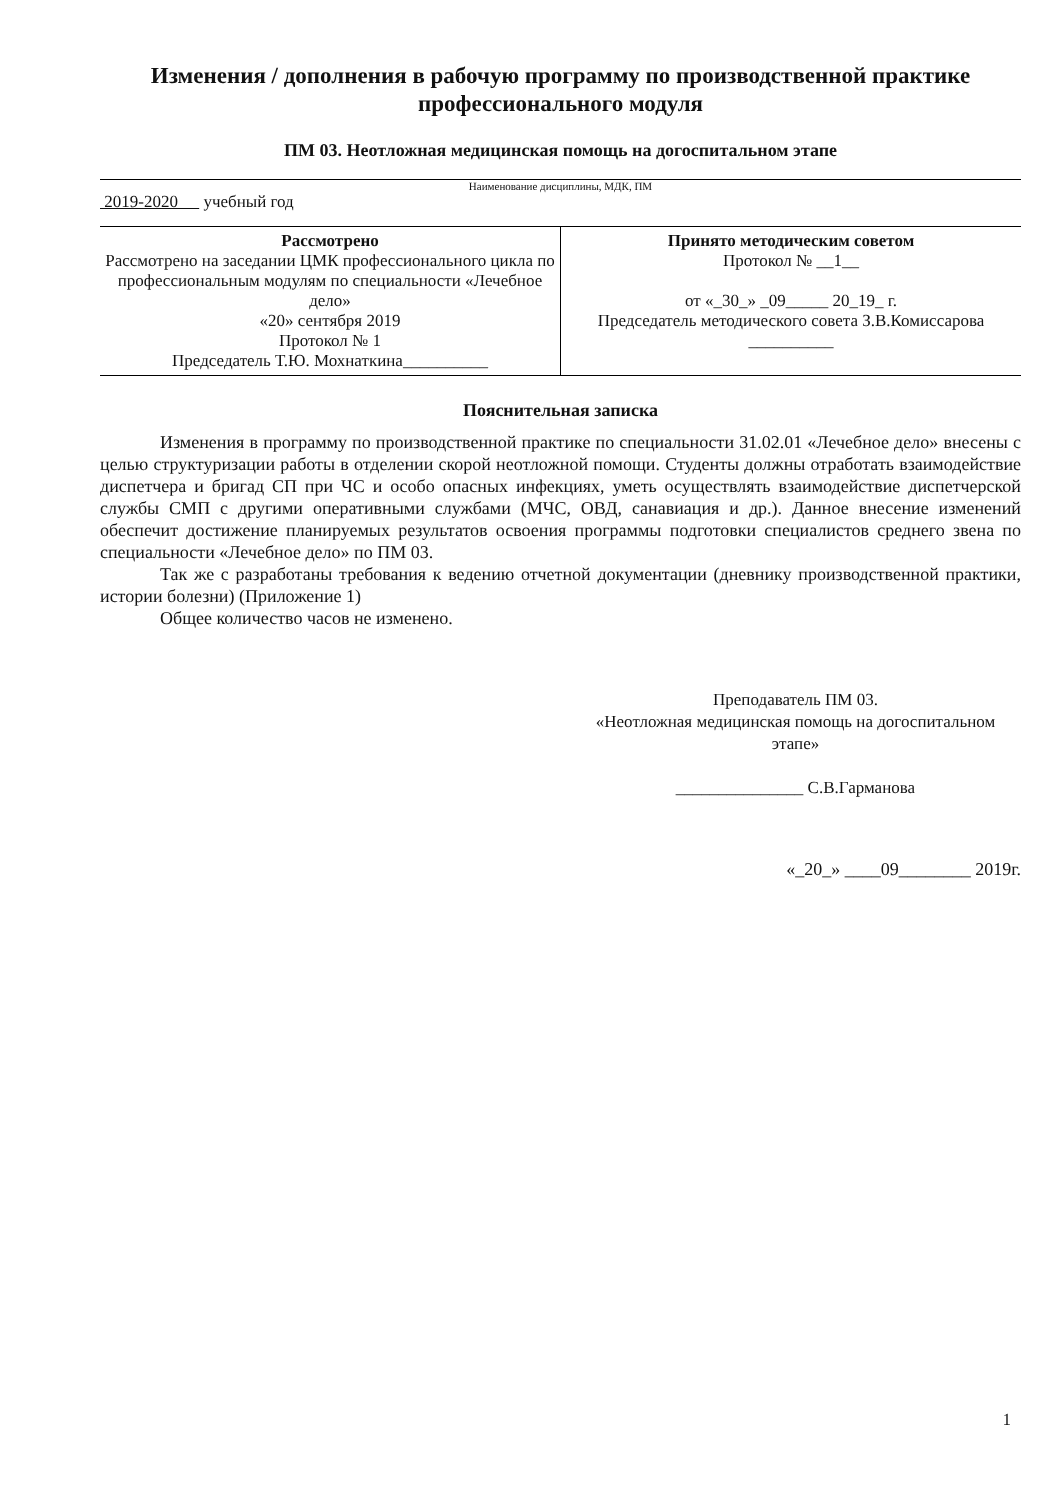Изменения / дополнения в рабочую программу по производственной практике профессионального модуля
ПМ 03. Неотложная медицинская помощь на догоспитальном этапе
Наименование дисциплины, МДК, ПМ
2019-2020 учебный год
| Рассмотрено Рассмотрено на заседании ЦМК профессионального цикла по профессиональным модулям по специальности «Лечебное дело» «20» сентября 2019 Протокол № 1 Председатель Т.Ю. Мохнаткина__________ | Принято методическим советом Протокол № __1__ от «_30_» _09_____ 20_19_ г. Председатель методического совета З.В.Комиссарова __________ |
Пояснительная записка
Изменения в программу по производственной практике по специальности 31.02.01 «Лечебное дело» внесены с целью структуризации работы в отделении скорой неотложной помощи. Студенты должны отработать взаимодействие диспетчера и бригад СП при ЧС и особо опасных инфекциях, уметь осуществлять взаимодействие диспетчерской службы СМП с другими оперативными службами (МЧС, ОВД, санавиация и др.). Данное внесение изменений обеспечит достижение планируемых результатов освоения программы подготовки специалистов среднего звена по специальности «Лечебное дело» по ПМ 03.
Так же с разработаны требования к ведению отчетной документации (дневнику производственной практики, истории болезни) (Приложение 1)
Общее количество часов не изменено.
Преподаватель ПМ 03.
«Неотложная медицинская помощь на догоспитальном этапе»
_______________ С.В.Гарманова
«_20_» ____09________ 2019г.
1